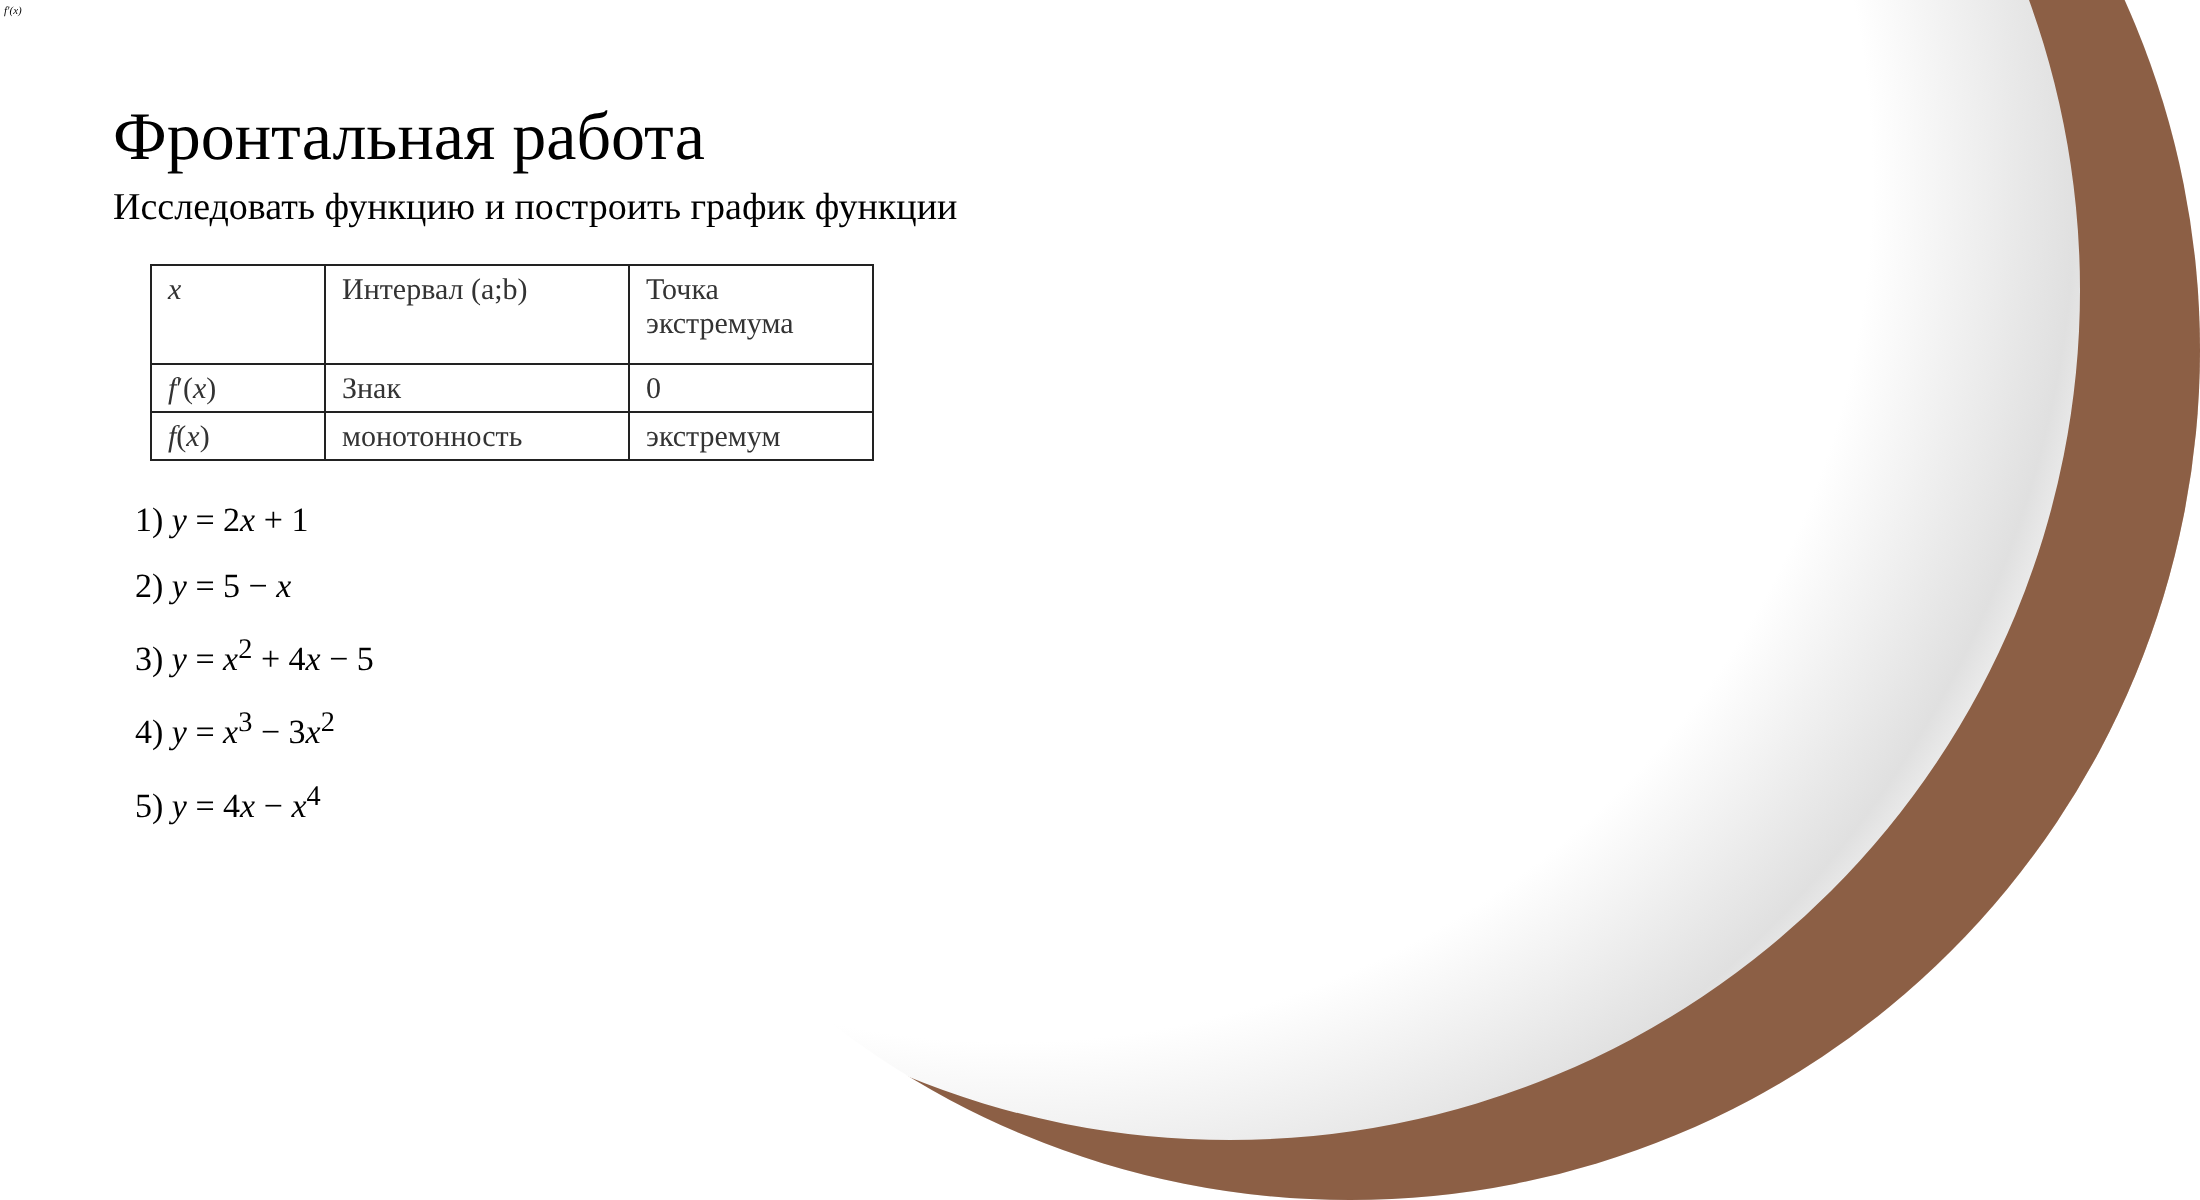f′(x)
Фронтальная работа
Исследовать функцию и построить график функции
| x | Интервал (a;b) | Точка экстремума |
| f ′( x ) | Знак | 0 |
| f ( x ) | монотонность | экстремум |
1) y = 2x + 1
2) y = 5 − x
3) y = x<sup>2</sup> + 4x − 5
4) y = x<sup>3</sup> − 3x<sup>2</sup>
5) y = 4x − x<sup>4</sup>